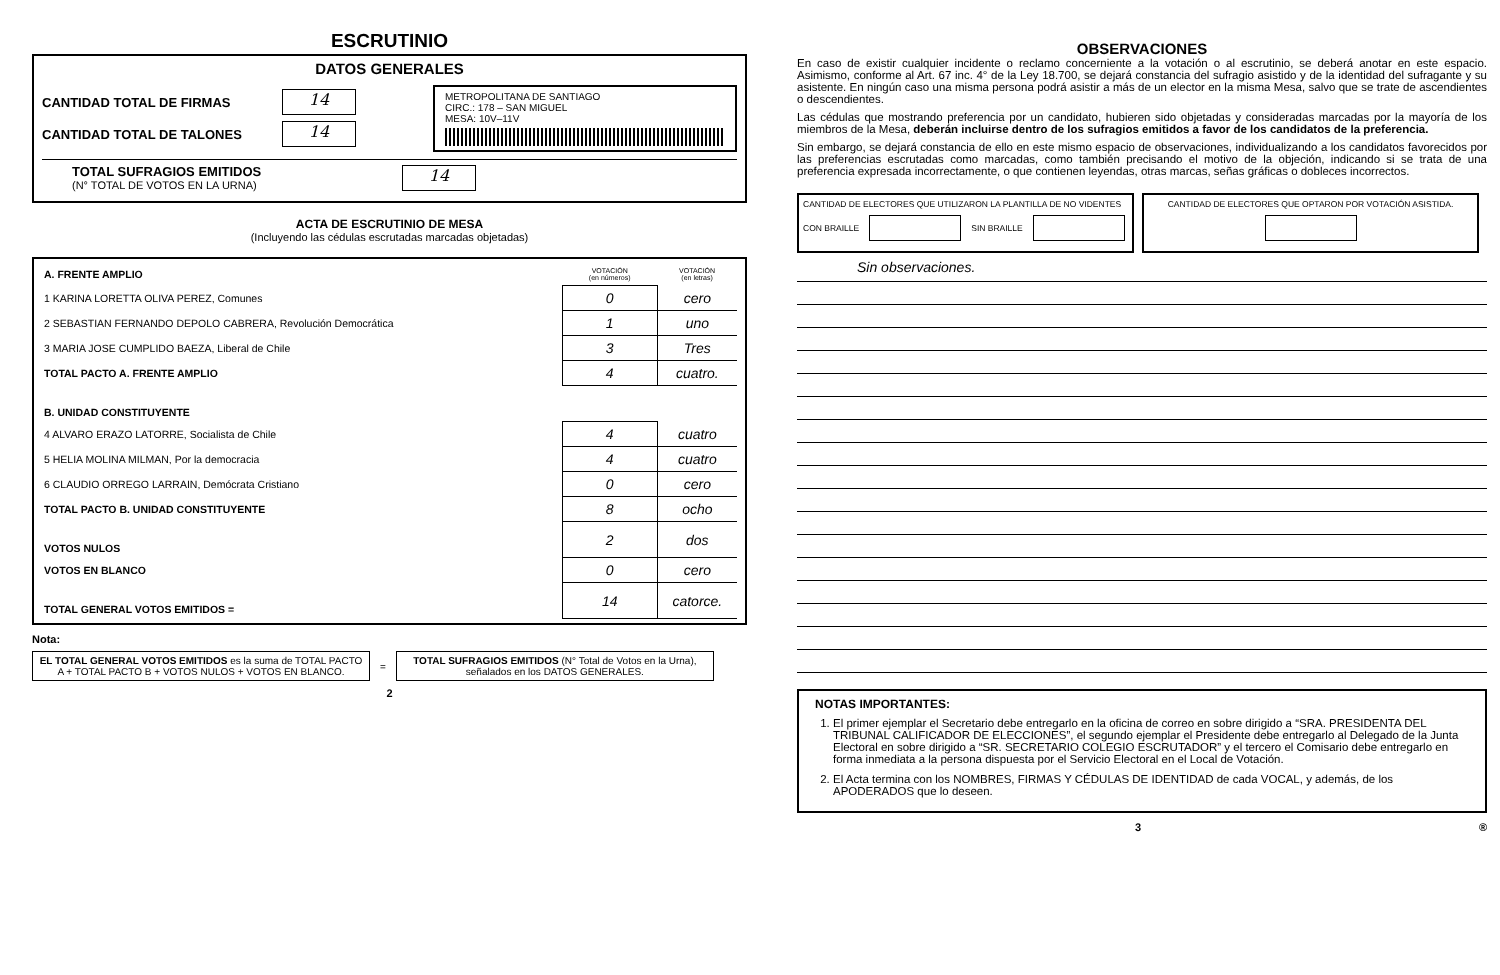ESCRUTINIO
DATOS GENERALES
CANTIDAD TOTAL DE FIRMAS 14
CANTIDAD TOTAL DE TALONES 14
METROPOLITANA DE SANTIAGO
CIRC.: 178 – SAN MIGUEL
MESA: 10V–11V
TOTAL SUFRAGIOS EMITIDOS
(N° TOTAL DE VOTOS EN LA URNA)
14
ACTA DE ESCRUTINIO DE MESA
(Incluyendo las cédulas escrutadas marcadas objetadas)
| A. FRENTE AMPLIO | VOTACIÓN (en números) | VOTACIÓN (en letras) |
| 1 KARINA LORETTA OLIVA PEREZ, Comunes | 0 | cero |
| 2 SEBASTIAN FERNANDO DEPOLO CABRERA, Revolución Democrática | 1 | uno |
| 3 MARIA JOSE CUMPLIDO BAEZA, Liberal de Chile | 3 | Tres |
| TOTAL PACTO A. FRENTE AMPLIO | 4 | cuatro. |
| B. UNIDAD CONSTITUYENTE | | |
| 4 ALVARO ERAZO LATORRE, Socialista de Chile | 4 | cuatro |
| 5 HELIA MOLINA MILMAN, Por la democracia | 4 | cuatro |
| 6 CLAUDIO ORREGO LARRAIN, Demócrata Cristiano | 0 | cero |
| TOTAL PACTO B. UNIDAD CONSTITUYENTE | 8 | ocho |
| VOTOS NULOS | 2 | dos |
| VOTOS EN BLANCO | 0 | cero |
| TOTAL GENERAL VOTOS EMITIDOS = | 14 | catorce. |
Nota:
EL TOTAL GENERAL VOTOS EMITIDOS es la suma de TOTAL PACTO A + TOTAL PACTO B + VOTOS NULOS + VOTOS EN BLANCO.
=
TOTAL SUFRAGIOS EMITIDOS (N° Total de Votos en la Urna), señalados en los DATOS GENERALES.
2
OBSERVACIONES
En caso de existir cualquier incidente o reclamo concerniente a la votación o al escrutinio, se deberá anotar en este espacio. Asimismo, conforme al Art. 67 inc. 4° de la Ley 18.700, se dejará constancia del sufragio asistido y de la identidad del sufragante y su asistente. En ningún caso una misma persona podrá asistir a más de un elector en la misma Mesa, salvo que se trate de ascendientes o descendientes.
Las cédulas que mostrando preferencia por un candidato, hubieren sido objetadas y consideradas marcadas por la mayoría de los miembros de la Mesa, deberán incluirse dentro de los sufragios emitidos a favor de los candidatos de la preferencia.
Sin embargo, se dejará constancia de ello en este mismo espacio de observaciones, individualizando a los candidatos favorecidos por las preferencias escrutadas como marcadas, como también precisando el motivo de la objeción, indicando si se trata de una preferencia expresada incorrectamente, o que contienen leyendas, otras marcas, señas gráficas o dobleces incorrectos.
CANTIDAD DE ELECTORES QUE UTILIZARON LA PLANTILLA DE NO VIDENTES
CON BRAILLE SIN BRAILLE
CANTIDAD DE ELECTORES QUE OPTARON POR VOTACIÓN ASISTIDA.
Sin observaciones.
NOTAS IMPORTANTES:
1. El primer ejemplar el Secretario debe entregarlo en la oficina de correo en sobre dirigido a “SRA. PRESIDENTA DEL TRIBUNAL CALIFICADOR DE ELECCIONES”, el segundo ejemplar el Presidente debe entregarlo al Delegado de la Junta Electoral en sobre dirigido a “SR. SECRETARIO COLEGIO ESCRUTADOR” y el tercero el Comisario debe entregarlo en forma inmediata a la persona dispuesta por el Servicio Electoral en el Local de Votación.
2. El Acta termina con los NOMBRES, FIRMAS Y CÉDULAS DE IDENTIDAD de cada VOCAL, y además, de los APODERADOS que lo deseen.
3 ®